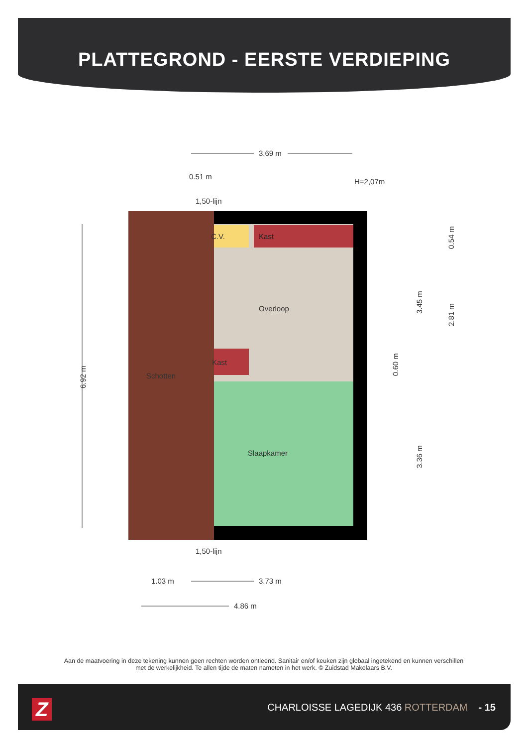PLATTEGROND - EERSTE VERDIEPING
3.69 m
0.51 m
H=2,07m
1,50-lijn
Kast
C.V.
Overloop
Kast
Schotten
Slaapkamer
1,50-lijn
1.03 m
3.73 m
4.86 m
6.92 m
3.45 m
3.36 m
0.60 m
0.54 m
2.81 m
Aan de maatvoering in deze tekening kunnen geen rechten worden ontleend. Sanitair en/of keuken zijn globaal ingetekend en kunnen verschillen met de werkelijkheid. Te allen tijde de maten nameten in het werk. © Zuidstad Makelaars B.V.
Z
CHARLOISSE LAGEDIJK 436 ROTTERDAM - 15